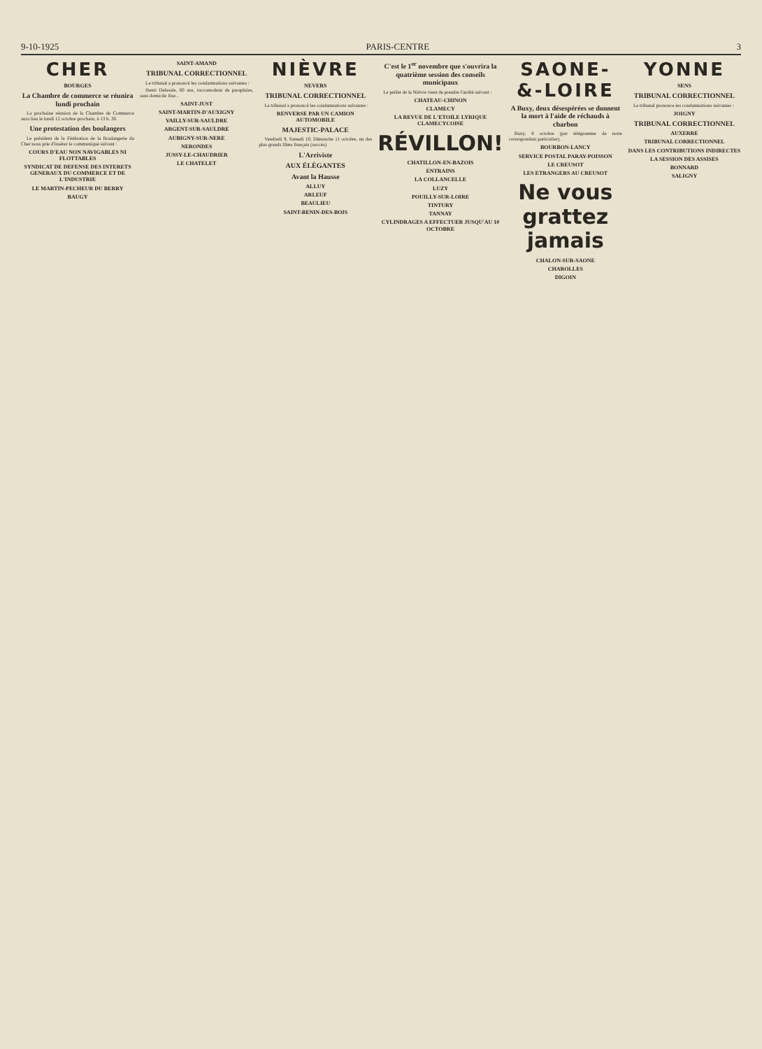9-10-1925 PARIS-CENTRE 3
CHER
BOURGES
La Chambre de commerce se réunira lundi prochain
La prochaine réunion de la Chambre de Commerce aura lieu le lundi 12 octobre prochain, à 13 h. 30.
Une protestation des boulangers
Le président de la Fédération de la Boulangerie du Cher nous prie d'insérer le communiqué suivant :
COURS D'EAU NON NAVIGABLES NI FLOTTABLES
SYNDICAT DE DEFENSE DES INTERETS GENERAUX DU COMMERCE ET DE L'INDUSTRIE
LE MARTIN-PECHEUR DU BERRY
BAUGY
SAINT-AMAND
TRIBUNAL CORRECTIONNEL
Le tribunal a prononcé les condamnations suivantes :
Henri Delasale, 60 ans, raccomodeur de parapluies, sans domicile fixe...
SAINT-JUST
SAINT-MARTIN-D'AUXIGNY
VAILLY-SUR-SAULDRE
ARGENT-SUR-SAULDRE
AUBIGNY-SUR-NERE
NERONDES
JUSSY-LE-CHAUDRIER
LE CHATELET
NIÈVRE
NEVERS
TRIBUNAL CORRECTIONNEL
Le tribunal a prononcé les condamnations suivantes :
RENVERSE PAR UN CAMION AUTOMOBILE
MAJESTIC-PALACE
Vendredi 9, Samedi 10, Dimanche 11 octobre, un des plus grands films français (succès)
L'Arriviste
AUX ÉLÉGANTES
Avant la Hausse
ALLUY
ARLEUF
BEAULIEU
SAINT-BENIN-DES-BOIS
C'est le 1<sup>er</sup> novembre que s'ouvrira la quatrième session des conseils municipaux
Le préfet de la Nièvre vient de prendre l'arrêté suivant :
CHATEAU-CHINON
CLAMECY
LA REVUE DE L'ETOILE LYRIQUE CLAMECYCOISE
RÉVILLON!
CHATILLON-EN-BAZOIS
ENTRAINS
LA COLLANCELLE
LUZY
POUILLY-SUR-LOIRE
TINTURY
TANNAY
CYLINDRAGES A EFFECTUER JUSQU'AU 10 OCTOBRE
SAONE-&-LOIRE
A Buxy, deux désespérées se donnent la mort à l'aide de réchauds à charbon
Buxy, 8 octobre (par télégramme de notre correspondant particulier).
BOURBON-LANCY
SERVICE POSTAL PARAY-POISSON
LE CREUSOT
LES ETRANGERS AU CREUSOT
Ne vous grattez jamais
CHALON-SUR-SAONE
CHAROLLES
DIGOIN
YONNE
SENS
TRIBUNAL CORRECTIONNEL
Le tribunal prononce les condamnations suivantes :
JOIGNY
TRIBUNAL CORRECTIONNEL
AUXERRE
TRIBUNAL CORRECTIONNEL
DANS LES CONTRIBUTIONS INDIRECTES
LA SESSION DES ASSISES
BONNARD
SALIGNY